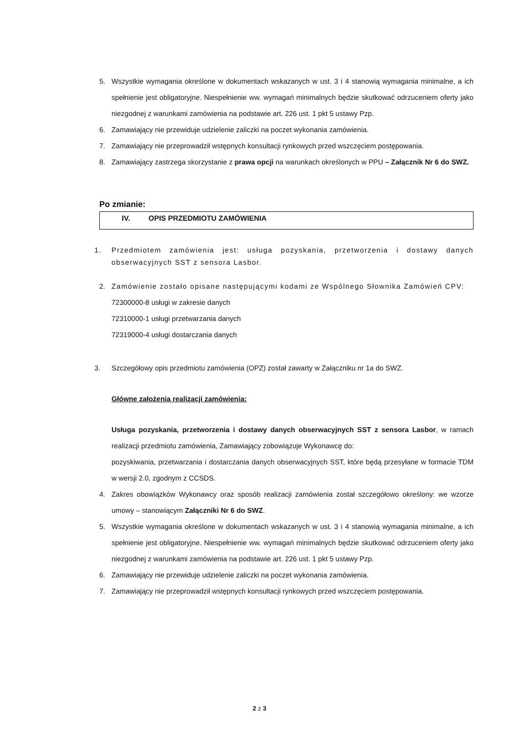5. Wszystkie wymagania określone w dokumentach wskazanych w ust. 3 i 4 stanowią wymagania minimalne, a ich spełnienie jest obligatoryjne. Niespełnienie ww. wymagań minimalnych będzie skutkować odrzuceniem oferty jako niezgodnej z warunkami zamówienia na podstawie art. 226 ust. 1 pkt 5 ustawy Pzp.
6. Zamawiający nie przewiduje udzielenie zaliczki na poczet wykonania zamówienia.
7. Zamawiający nie przeprowadził wstępnych konsultacji rynkowych przed wszczęciem postępowania.
8. Zamawiający zastrzega skorzystanie z prawa opcji na warunkach określonych w PPU – Załącznik Nr 6 do SWZ.
Po zmianie:
IV. OPIS PRZEDMIOTU ZAMÓWIENIA
1. Przedmiotem zamówienia jest: usługa pozyskania, przetworzenia i dostawy danych obserwacyjnych SST z sensora Lasbor.
2. Zamówienie zostało opisane następującymi kodami ze Wspólnego Słownika Zamówień CPV:
72300000-8 usługi w zakresie danych
72310000-1 usługi przetwarzania danych
72319000-4 usługi dostarczania danych
3. Szczegółowy opis przedmiotu zamówienia (OPZ) został zawarty w Załączniku nr 1a do SWZ.
Główne założenia realizacji zamówienia:
Usługa pozyskania, przetworzenia i dostawy danych obserwacyjnych SST z sensora Lasbor, w ramach realizacji przedmiotu zamówienia, Zamawiający zobowiązuje Wykonawcę do:
pozyskiwania, przetwarzania i dostarczania danych obserwacyjnych SST, które będą przesyłane w formacie TDM w wersji 2.0, zgodnym z CCSDS.
4. Zakres obowiązków Wykonawcy oraz sposób realizacji zamówienia został szczegółowo określony: we wzorze umowy – stanowiącym Załączniki Nr 6 do SWZ.
5. Wszystkie wymagania określone w dokumentach wskazanych w ust. 3 i 4 stanowią wymagania minimalne, a ich spełnienie jest obligatoryjne. Niespełnienie ww. wymagań minimalnych będzie skutkować odrzuceniem oferty jako niezgodnej z warunkami zamówienia na podstawie art. 226 ust. 1 pkt 5 ustawy Pzp.
6. Zamawiający nie przewiduje udzielenie zaliczki na poczet wykonania zamówienia.
7. Zamawiający nie przeprowadził wstępnych konsultacji rynkowych przed wszczęciem postępowania.
2 z 3